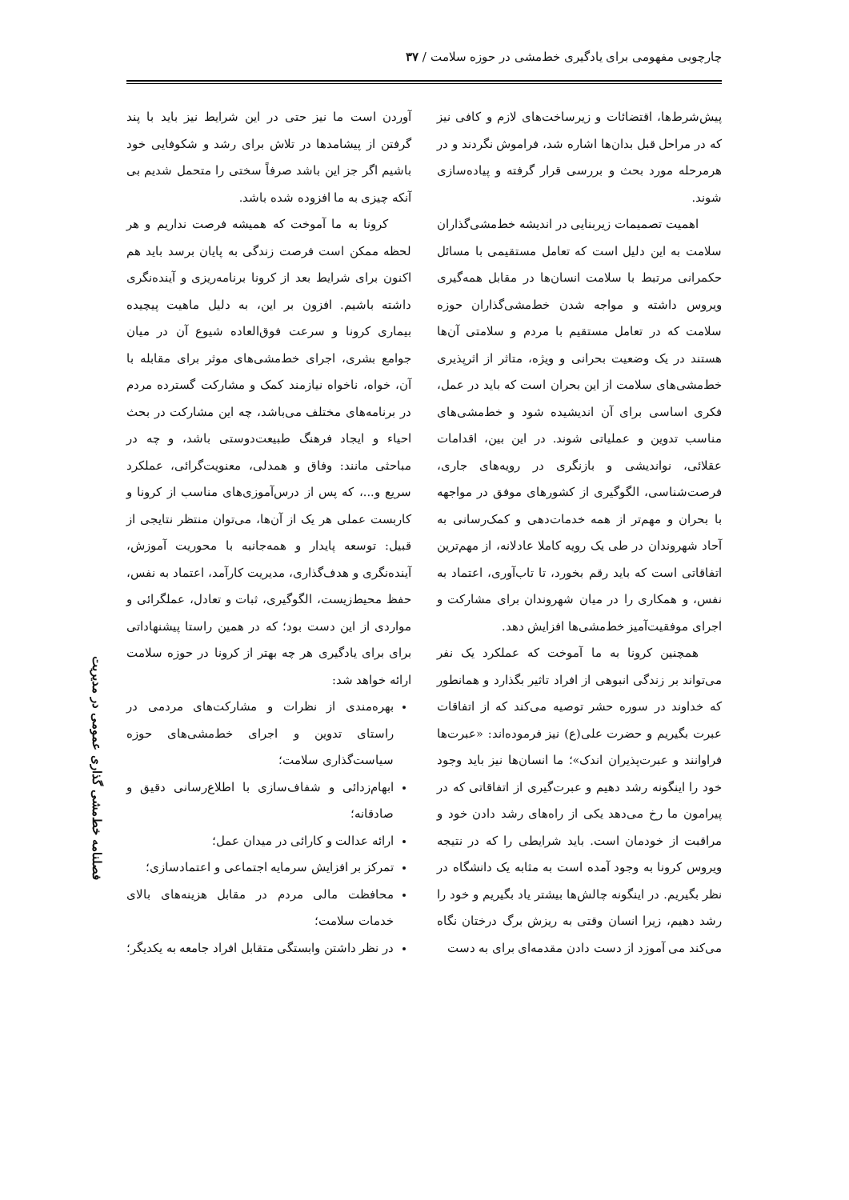چارچوبی مفهومی برای یادگیری خط‌مشی در حوزه سلامت / ۳۷
پیش‌شرط‌ها، اقتضائات و زیرساخت‌های لازم و کافی نیز که در مراحل قبل بدان‌ها اشاره شد، فراموش نگردند و در هرمرحله مورد بحث و بررسی قرار گرفته و پیاده‌سازی شوند.
اهمیت تصمیمات زیربنایی در اندیشه خط‌مشی‌گذاران سلامت به این دلیل است که تعامل مستقیمی با مسائل حکمرانی مرتبط با سلامت انسان‌ها در مقابل همه‌گیری ویروس داشته و مواجه شدن خط‌مشی‌گذاران حوزه سلامت که در تعامل مستقیم با مردم و سلامتی آن‌ها هستند در یک وضعیت بحرانی و ویژه، متاثر از اثرپذیری خط‌مشی‌های سلامت از این بحران است که باید در عمل، فکری اساسی برای آن اندیشیده شود و خط‌مشی‌های مناسب تدوین و عملیاتی شوند. در این بین، اقدامات عقلائی، نواندیشی و بازنگری در رویه‌های جاری، فرصت‌شناسی، الگوگیری از کشورهای موفق در مواجهه با بحران و مهم‌تر از همه خدمات‌دهی و کمک‌رسانی به آحاد شهروندان در طی یک رویه کاملا عادلانه، از مهم‌ترین اتفاقاتی است که باید رقم بخورد، تا تاب‌آوری، اعتماد به نفس، و همکاری را در میان شهروندان برای مشارکت و اجرای موفقیت‌آمیز خط‌مشی‌ها افزایش دهد.
همچنین کرونا به ما آموخت که عملکرد یک نفر می‌تواند بر زندگی انبوهی از افراد تاثیر بگذارد و همانطور که خداوند در سوره حشر توصیه می‌کند که از اتفاقات عبرت بگیریم و حضرت علی(ع) نیز فرموده‌اند: «عبرت‌ها فراوانند و عبرت‌پذیران اندک»؛ ما انسان‌ها نیز باید وجود خود را اینگونه رشد دهیم و عبرت‌گیری از اتفاقاتی که در پیرامون ما رخ می‌دهد یکی از راه‌های رشد دادن خود و مراقبت از خودمان است. باید شرایطی را که در نتیجه ویروس کرونا به وجود آمده است به مثابه یک دانشگاه در نظر بگیریم. در اینگونه چالش‌ها بیشتر یاد بگیریم و خود را رشد دهیم، زیرا انسان وقتی به ریزش برگ درختان نگاه می‌کند می آموزد از دست دادن مقدمه‌ای برای به دست
آوردن است ما نیز حتی در این شرایط نیز باید با پند گرفتن از پیشامدها در تلاش برای رشد و شکوفایی خود باشیم اگر جز این باشد صرفاً سختی را متحمل شدیم بی آنکه چیزی به ما افزوده شده باشد.
کرونا به ما آموخت که همیشه فرصت نداریم و هر لحظه ممکن است فرصت زندگی به پایان برسد باید هم اکنون برای شرایط بعد از کرونا برنامه‌ریزی و آینده‌نگری داشته باشیم. افزون بر این، به دلیل ماهیت پیچیده بیماری کرونا و سرعت فوق‌العاده شیوع آن در میان جوامع بشری، اجرای خط‌مشی‌های موثر برای مقابله با آن، خواه، ناخواه نیازمند کمک و مشارکت گسترده مردم در برنامه‌های مختلف می‌باشد، چه این مشارکت در بحث احیاء و ایجاد فرهنگ طبیعت‌دوستی باشد، و چه در مباحثی مانند: وفاق و همدلی، معنویت‌گرائی، عملکرد سریع و...، که پس از درس‌آموزی‌های مناسب از کرونا و کاربست عملی هر یک از آن‌ها، می‌توان منتظر نتایجی از قبیل: توسعه پایدار و همه‌جانبه با محوریت آموزش، آینده‌نگری و هدف‌گذاری، مدیریت کارآمد، اعتماد به نفس، حفظ محیط‌زیست، الگوگیری، ثبات و تعادل، عملگرائی و مواردی از این دست بود؛ که در همین راستا پیشنهاداتی برای برای یادگیری هر چه بهتر از کرونا در حوزه سلامت ارائه خواهد شد:
بهره‌مندی از نظرات و مشارکت‌های مردمی در راستای تدوین و اجرای خط‌مشی‌های حوزه سیاست‌گذاری سلامت؛
ابهام‌زدائی و شفاف‌سازی با اطلاع‌رسانی دقیق و صادقانه؛
ارائه عدالت و کارائی در میدان عمل؛
تمرکز بر افزایش سرمایه اجتماعی و اعتمادسازی؛
محافظت مالی مردم در مقابل هزینه‌های بالای خدمات سلامت؛
در نظر داشتن وابستگی متقابل افراد جامعه به یکدیگر؛
فصلنامه خط‌مشی گذاری عمومی در مدیریت